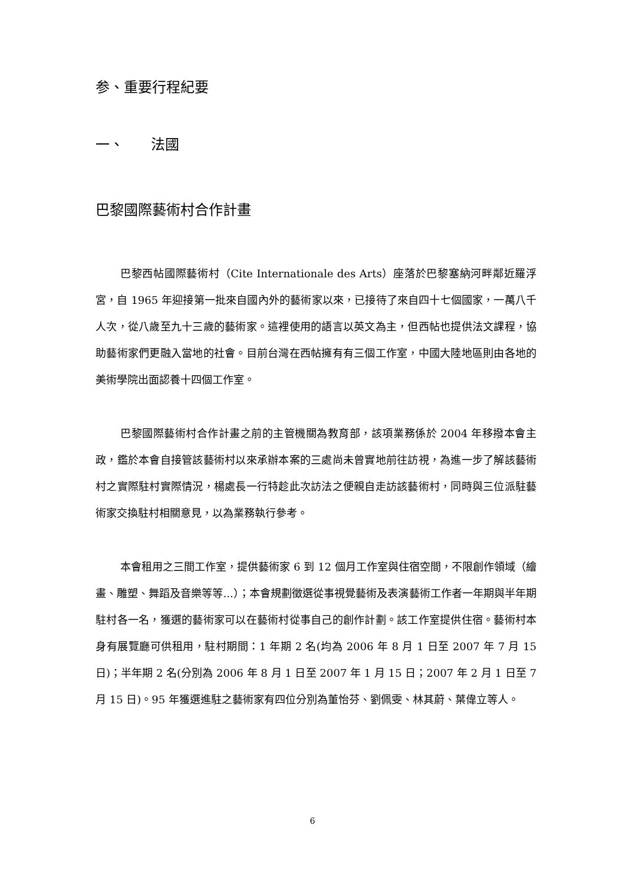参、重要行程紀要
一、 法國
巴黎國際藝術村合作計畫
巴黎西帖國際藝術村（Cite Internationale des Arts）座落於巴黎塞納河畔鄰近羅浮宮，自 1965 年迎接第一批來自國內外的藝術家以來，已接待了來自四十七個國家，一萬八千人次，從八歲至九十三歲的藝術家。這裡使用的語言以英文為主，但西帖也提供法文課程，協助藝術家們更融入當地的社會。目前台灣在西帖擁有有三個工作室，中國大陸地區則由各地的美術學院出面認養十四個工作室。
巴黎國際藝術村合作計畫之前的主管機關為教育部，該項業務係於 2004 年移撥本會主政，鑑於本會自接管該藝術村以來承辦本案的三處尚未曾實地前往訪視，為進一步了解該藝術村之實際駐村實際情況，楊處長一行特趁此次訪法之便親自走訪該藝術村，同時與三位派駐藝術家交換駐村相關意見，以為業務執行參考。
本會租用之三間工作室，提供藝術家 6 到 12 個月工作室與住宿空間，不限創作領域（繪畫、雕塑、舞蹈及音樂等等...）；本會規劃徵選從事視覺藝術及表演藝術工作者一年期與半年期駐村各一名，獲選的藝術家可以在藝術村從事自己的創作計劃。該工作室提供住宿。藝術村本身有展覽廳可供租用，駐村期間：1 年期 2 名(均為 2006 年 8 月 1 日至 2007 年 7 月 15 日)；半年期 2 名(分別為 2006 年 8 月 1 日至 2007 年 1 月 15 日；2007 年 2 月 1 日至 7 月 15 日)。95 年獲選進駐之藝術家有四位分別為董怡芬、劉佩雯、林其蔚、葉偉立等人。
6